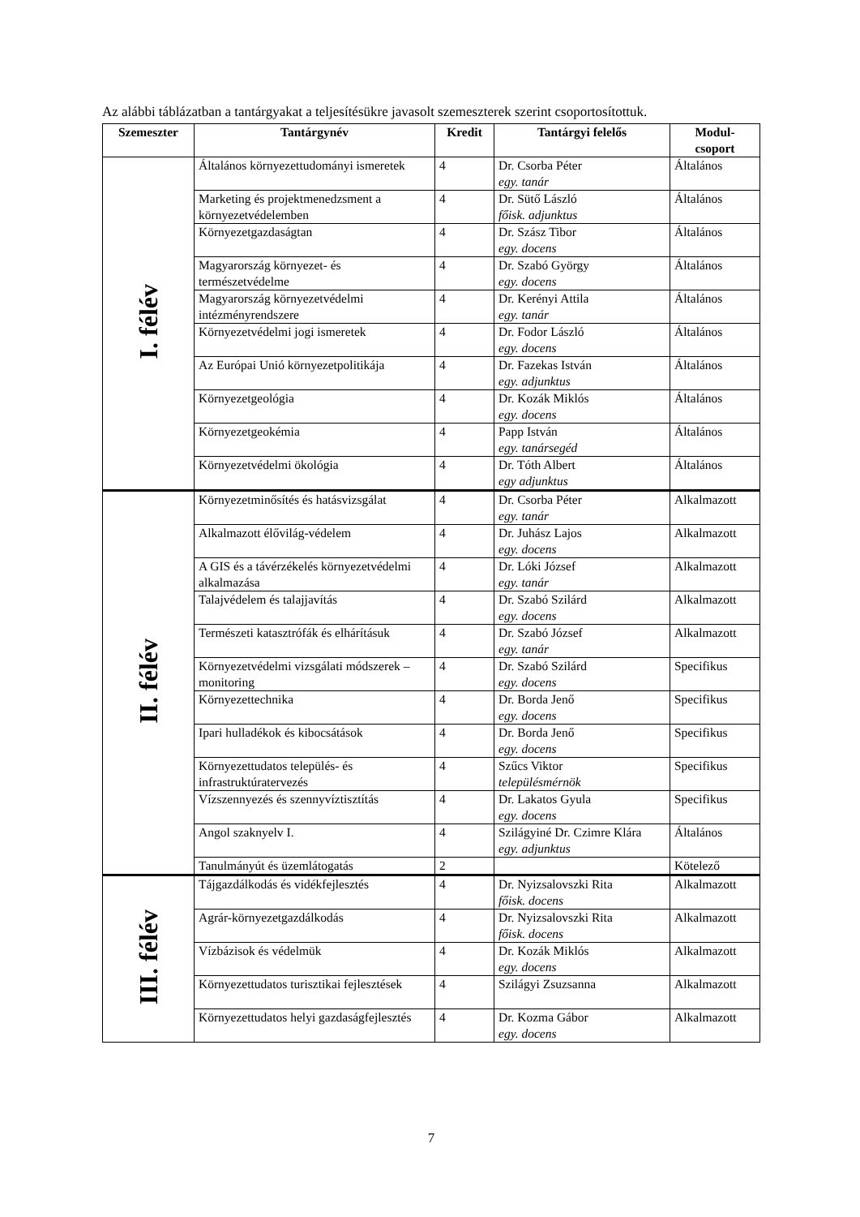Az alábbi táblázatban a tantárgyakat a teljesítésükre javasolt szemeszterek szerint csoportosítottuk.
| Szemeszter | Tantárgynév | Kredit | Tantárgyi felelős | Modul- csoport |
| --- | --- | --- | --- | --- |
| I. félév | Általános környezettudományi ismeretek | 4 | Dr. Csorba Péter egy. tanár | Általános |
| | Marketing és projektmenedzsment a környezetvédelemben | 4 | Dr. Sütő László főisk. adjunktus | Általános |
| | Környezetgazdaságtan | 4 | Dr. Szász Tibor egy. docens | Általános |
| | Magyarország környezet- és természetvédelme | 4 | Dr. Szabó György egy. docens | Általános |
| | Magyarország környezetvédelmi intézményrendszere | 4 | Dr. Kerényi Attila egy. tanár | Általános |
| | Környezetvédelmi jogi ismeretek | 4 | Dr. Fodor László egy. docens | Általános |
| | Az Európai Unió környezetpolitikája | 4 | Dr. Fazekas István egy. adjunktus | Általános |
| | Környezetgeológia | 4 | Dr. Kozák Miklós egy. docens | Általános |
| | Környezetgeokémia | 4 | Papp István egy. tanársegéd | Általános |
| | Környezetvédelmi ökológia | 4 | Dr. Tóth Albert egy adjunktus | Általános |
| II. félév | Környezetminősítés és hatásvizsgálat | 4 | Dr. Csorba Péter egy. tanár | Alkalmazott |
| | Alkalmazott élővilág-védelem | 4 | Dr. Juhász Lajos egy. docens | Alkalmazott |
| | A GIS és a távérzékelés környezetvédelmi alkalmazása | 4 | Dr. Lóki József egy. tanár | Alkalmazott |
| | Talajvédelem és talajjavítás | 4 | Dr. Szabó Szilárd egy. docens | Alkalmazott |
| | Természeti katasztrófák és elhárításuk | 4 | Dr. Szabó József egy. tanár | Alkalmazott |
| | Környezetvédelmi vizsgálati módszerek – monitoring | 4 | Dr. Szabó Szilárd egy. docens | Specifikus |
| | Környezettechnika | 4 | Dr. Borda Jenő egy. docens | Specifikus |
| | Ipari hulladékok és kibocsátások | 4 | Dr. Borda Jenő egy. docens | Specifikus |
| | Környezettudatos település- és infrastruktúratervezés | 4 | Szűcs Viktor településmérnök | Specifikus |
| | Vízszennyezés és szennyvíztisztítás | 4 | Dr. Lakatos Gyula egy. docens | Specifikus |
| | Angol szaknyelv I. | 4 | Szilágyiné Dr. Czimre Klára egy. adjunktus | Általános |
| | Tanulmányút és üzemlátogatás | 2 | | Kötelező |
| III. félév | Tájgazdálkodás és vidékfejlesztés | 4 | Dr. Nyizsalovszki Rita főisk. docens | Alkalmazott |
| | Agrár-környezetgazdálkodás | 4 | Dr. Nyizsalovszki Rita főisk. docens | Alkalmazott |
| | Vízbázisok és védelmük | 4 | Dr. Kozák Miklós egy. docens | Alkalmazott |
| | Környezettudatos turisztikai fejlesztések | 4 | Szilágyi Zsuzsanna | Alkalmazott |
| | Környezettudatos helyi gazdaságfejlesztés | 4 | Dr. Kozma Gábor egy. docens | Alkalmazott |
7